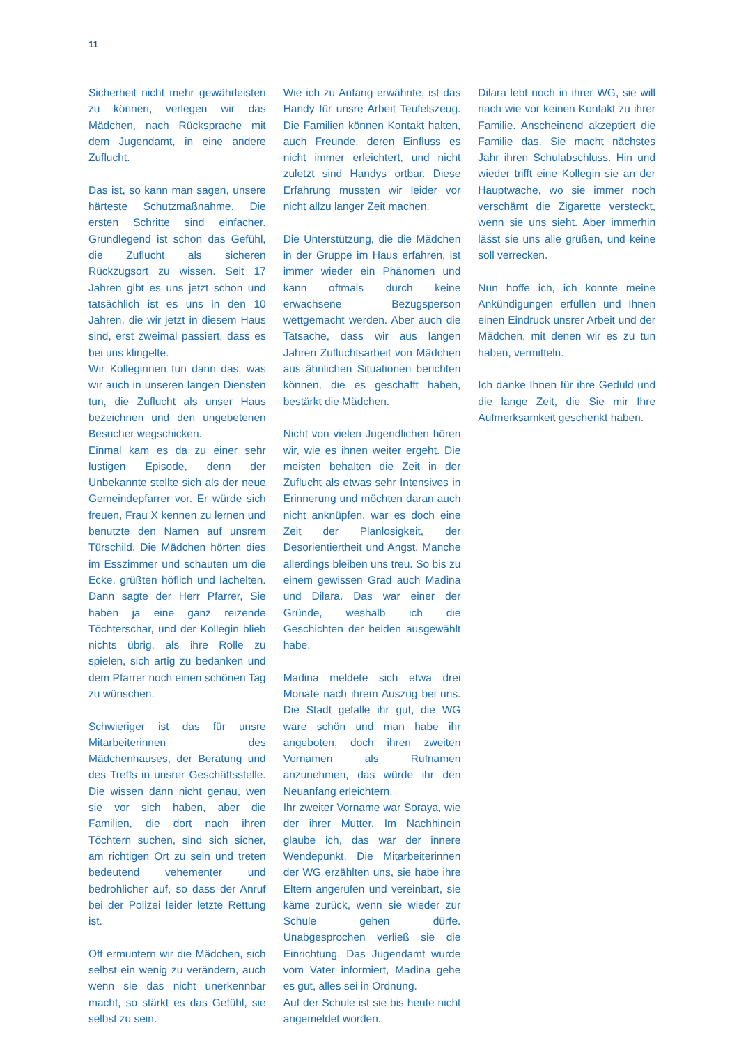11
Sicherheit nicht mehr gewährleisten zu können, verlegen wir das Mädchen, nach Rücksprache mit dem Jugendamt, in eine andere Zuflucht.
Das ist, so kann man sagen, unsere härteste Schutzmaßnahme. Die ersten Schritte sind einfacher. Grundlegend ist schon das Gefühl, die Zuflucht als sicheren Rückzugsort zu wissen. Seit 17 Jahren gibt es uns jetzt schon und tatsächlich ist es uns in den 10 Jahren, die wir jetzt in diesem Haus sind, erst zweimal passiert, dass es bei uns klingelte.
Wir Kolleginnen tun dann das, was wir auch in unseren langen Diensten tun, die Zuflucht als unser Haus bezeichnen und den ungebetenen Besucher wegschicken.
Einmal kam es da zu einer sehr lustigen Episode, denn der Unbekannte stellte sich als der neue Gemeindepfarrer vor. Er würde sich freuen, Frau X kennen zu lernen und benutzte den Namen auf unsrem Türschild. Die Mädchen hörten dies im Esszimmer und schauten um die Ecke, grüßten höflich und lächelten. Dann sagte der Herr Pfarrer, Sie haben ja eine ganz reizende Töchterschar, und der Kollegin blieb nichts übrig, als ihre Rolle zu spielen, sich artig zu bedanken und dem Pfarrer noch einen schönen Tag zu wünschen.
Schwieriger ist das für unsre Mitarbeiterinnen des Mädchenhauses, der Beratung und des Treffs in unsrer Geschäftsstelle. Die wissen dann nicht genau, wen sie vor sich haben, aber die Familien, die dort nach ihren Töchtern suchen, sind sich sicher, am richtigen Ort zu sein und treten bedeutend vehementer und bedrohlicher auf, so dass der Anruf bei der Polizei leider letzte Rettung ist.
Oft ermuntern wir die Mädchen, sich selbst ein wenig zu verändern, auch wenn sie das nicht unerkennbar macht, so stärkt es das Gefühl, sie selbst zu sein.
Wie ich zu Anfang erwähnte, ist das Handy für unsre Arbeit Teufelszeug. Die Familien können Kontakt halten, auch Freunde, deren Einfluss es nicht immer erleichtert, und nicht zuletzt sind Handys ortbar. Diese Erfahrung mussten wir leider vor nicht allzu langer Zeit machen.
Die Unterstützung, die die Mädchen in der Gruppe im Haus erfahren, ist immer wieder ein Phänomen und kann oftmals durch keine erwachsene Bezugsperson wettgemacht werden. Aber auch die Tatsache, dass wir aus langen Jahren Zufluchtsarbeit von Mädchen aus ähnlichen Situationen berichten können, die es geschafft haben, bestärkt die Mädchen.
Nicht von vielen Jugendlichen hören wir, wie es ihnen weiter ergeht. Die meisten behalten die Zeit in der Zuflucht als etwas sehr Intensives in Erinnerung und möchten daran auch nicht anknüpfen, war es doch eine Zeit der Planlosigkeit, der Desorientiertheit und Angst. Manche allerdings bleiben uns treu. So bis zu einem gewissen Grad auch Madina und Dilara. Das war einer der Gründe, weshalb ich die Geschichten der beiden ausgewählt habe.
Madina meldete sich etwa drei Monate nach ihrem Auszug bei uns. Die Stadt gefalle ihr gut, die WG wäre schön und man habe ihr angeboten, doch ihren zweiten Vornamen als Rufnamen anzunehmen, das würde ihr den Neuanfang erleichtern.
Ihr zweiter Vorname war Soraya, wie der ihrer Mutter. Im Nachhinein glaube ich, das war der innere Wendepunkt. Die Mitarbeiterinnen der WG erzählten uns, sie habe ihre Eltern angerufen und vereinbart, sie käme zurück, wenn sie wieder zur Schule gehen dürfe. Unabgesprochen verließ sie die Einrichtung. Das Jugendamt wurde vom Vater informiert, Madina gehe es gut, alles sei in Ordnung.
Auf der Schule ist sie bis heute nicht angemeldet worden.
Dilara lebt noch in ihrer WG, sie will nach wie vor keinen Kontakt zu ihrer Familie. Anscheinend akzeptiert die Familie das. Sie macht nächstes Jahr ihren Schulabschluss. Hin und wieder trifft eine Kollegin sie an der Hauptwache, wo sie immer noch verschämt die Zigarette versteckt, wenn sie uns sieht. Aber immerhin lässt sie uns alle grüßen, und keine soll verrecken.
Nun hoffe ich, ich konnte meine Ankündigungen erfüllen und Ihnen einen Eindruck unsrer Arbeit und der Mädchen, mit denen wir es zu tun haben, vermitteln.
Ich danke Ihnen für ihre Geduld und die lange Zeit, die Sie mir Ihre Aufmerksamkeit geschenkt haben.